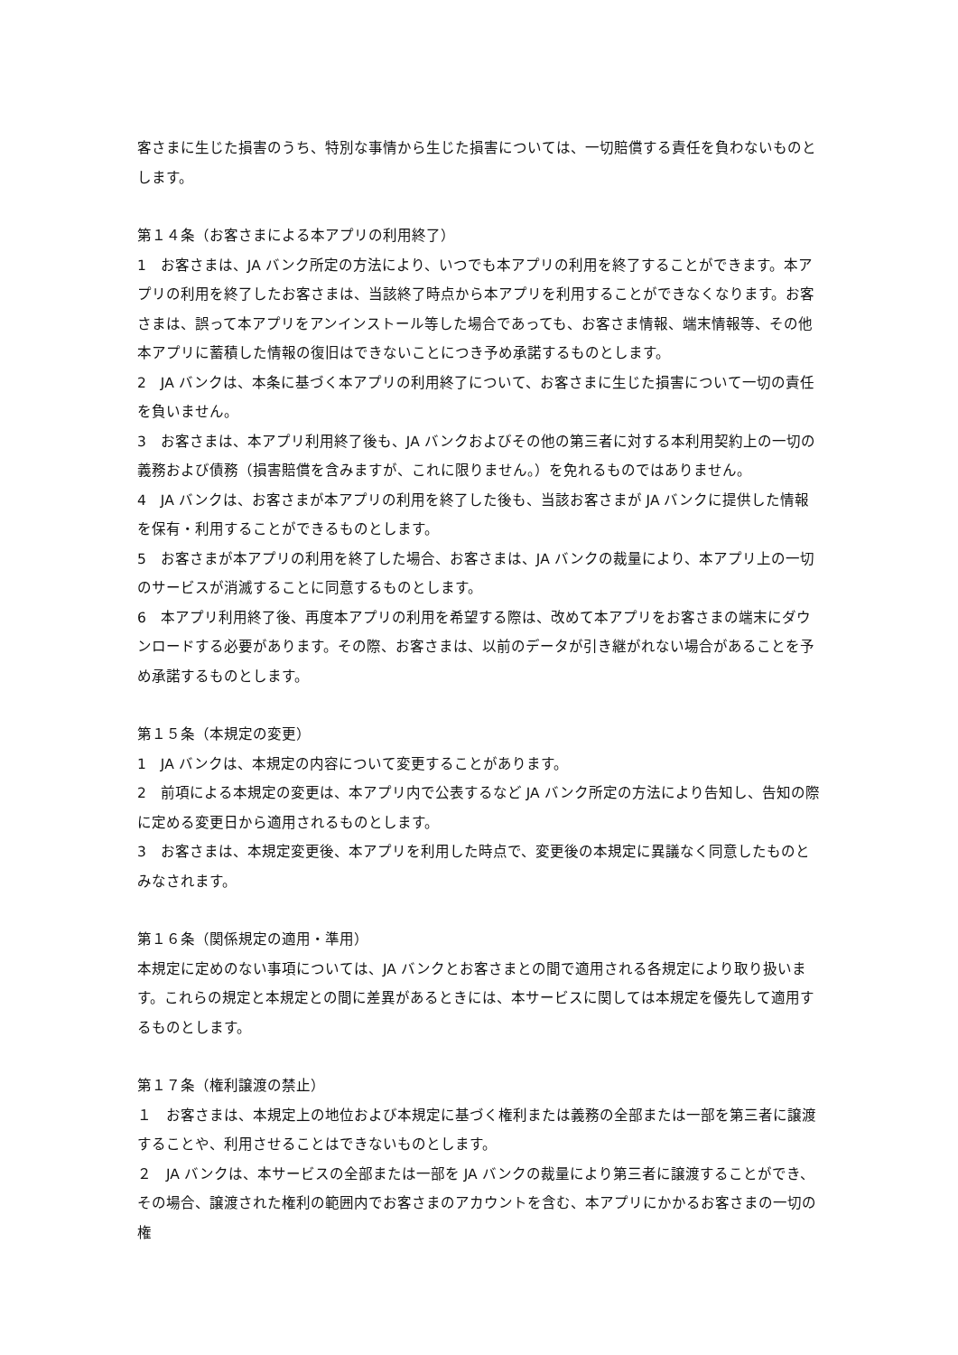客さまに生じた損害のうち、特別な事情から生じた損害については、一切賠償する責任を負わないものとします。
第１４条（お客さまによる本アプリの利用終了）
1　お客さまは、JA バンク所定の方法により、いつでも本アプリの利用を終了することができます。本アプリの利用を終了したお客さまは、当該終了時点から本アプリを利用することができなくなります。お客さまは、誤って本アプリをアンインストール等した場合であっても、お客さま情報、端末情報等、その他本アプリに蓄積した情報の復旧はできないことにつき予め承諾するものとします。
2　JA バンクは、本条に基づく本アプリの利用終了について、お客さまに生じた損害について一切の責任を負いません。
3　お客さまは、本アプリ利用終了後も、JA バンクおよびその他の第三者に対する本利用契約上の一切の義務および債務（損害賠償を含みますが、これに限りません。）を免れるものではありません。
4　JA バンクは、お客さまが本アプリの利用を終了した後も、当該お客さまが JA バンクに提供した情報を保有・利用することができるものとします。
5　お客さまが本アプリの利用を終了した場合、お客さまは、JA バンクの裁量により、本アプリ上の一切のサービスが消滅することに同意するものとします。
6　本アプリ利用終了後、再度本アプリの利用を希望する際は、改めて本アプリをお客さまの端末にダウンロードする必要があります。その際、お客さまは、以前のデータが引き継がれない場合があることを予め承諾するものとします。
第１５条（本規定の変更）
1　JA バンクは、本規定の内容について変更することがあります。
2　前項による本規定の変更は、本アプリ内で公表するなど JA バンク所定の方法により告知し、告知の際に定める変更日から適用されるものとします。
3　お客さまは、本規定変更後、本アプリを利用した時点で、変更後の本規定に異議なく同意したものとみなされます。
第１６条（関係規定の適用・準用）
本規定に定めのない事項については、JA バンクとお客さまとの間で適用される各規定により取り扱います。これらの規定と本規定との間に差異があるときには、本サービスに関しては本規定を優先して適用するものとします。
第１７条（権利譲渡の禁止）
１　お客さまは、本規定上の地位および本規定に基づく権利または義務の全部または一部を第三者に譲渡することや、利用させることはできないものとします。
２　JA バンクは、本サービスの全部または一部を JA バンクの裁量により第三者に譲渡することができ、その場合、譲渡された権利の範囲内でお客さまのアカウントを含む、本アプリにかかるお客さまの一切の権